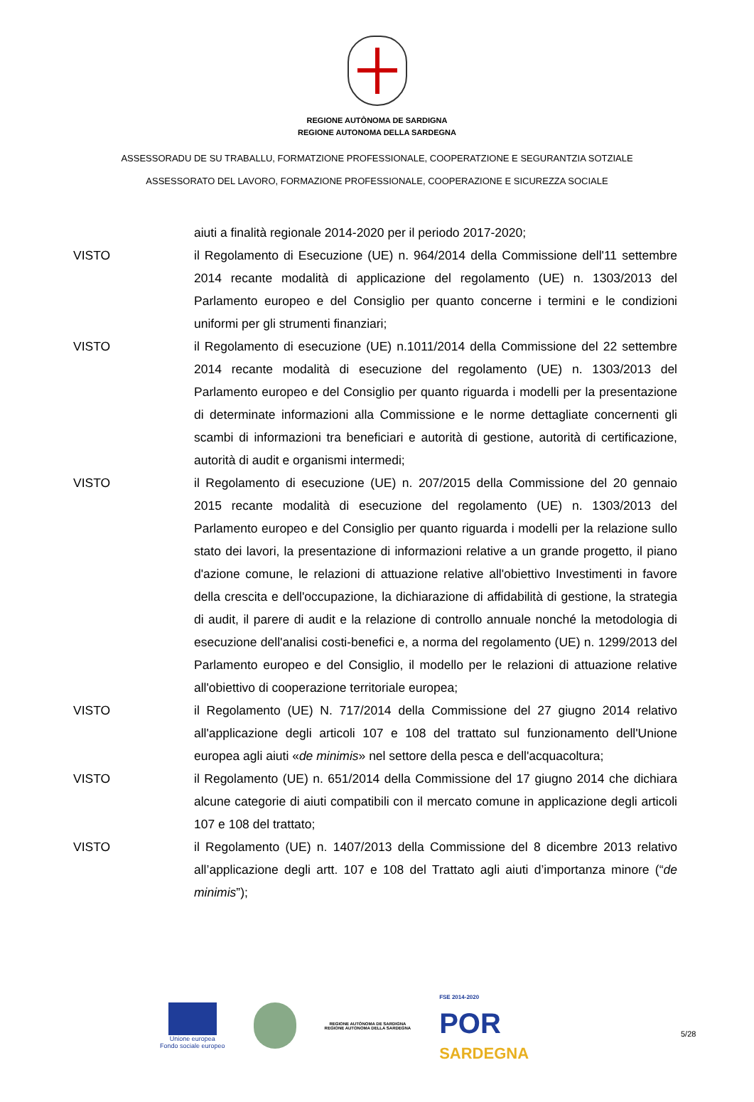REGIONE AUTÒNOMA DE SARDIGNA
REGIONE AUTONOMA DELLA SARDEGNA
ASSESSORADU DE SU TRABALLU, FORMATZIONE PROFESSIONALE, COOPERATZIONE E SEGURANTZIA SOTZIALE
ASSESSORATO DEL LAVORO, FORMAZIONE PROFESSIONALE, COOPERAZIONE E SICUREZZA SOCIALE
aiuti a finalità regionale 2014-2020 per il periodo 2017-2020;
VISTO il Regolamento di Esecuzione (UE) n. 964/2014 della Commissione dell'11 settembre 2014 recante modalità di applicazione del regolamento (UE) n. 1303/2013 del Parlamento europeo e del Consiglio per quanto concerne i termini e le condizioni uniformi per gli strumenti finanziari;
VISTO il Regolamento di esecuzione (UE) n.1011/2014 della Commissione del 22 settembre 2014 recante modalità di esecuzione del regolamento (UE) n. 1303/2013 del Parlamento europeo e del Consiglio per quanto riguarda i modelli per la presentazione di determinate informazioni alla Commissione e le norme dettagliate concernenti gli scambi di informazioni tra beneficiari e autorità di gestione, autorità di certificazione, autorità di audit e organismi intermedi;
VISTO il Regolamento di esecuzione (UE) n. 207/2015 della Commissione del 20 gennaio 2015 recante modalità di esecuzione del regolamento (UE) n. 1303/2013 del Parlamento europeo e del Consiglio per quanto riguarda i modelli per la relazione sullo stato dei lavori, la presentazione di informazioni relative a un grande progetto, il piano d'azione comune, le relazioni di attuazione relative all'obiettivo Investimenti in favore della crescita e dell'occupazione, la dichiarazione di affidabilità di gestione, la strategia di audit, il parere di audit e la relazione di controllo annuale nonché la metodologia di esecuzione dell'analisi costi-benefici e, a norma del regolamento (UE) n. 1299/2013 del Parlamento europeo e del Consiglio, il modello per le relazioni di attuazione relative all'obiettivo di cooperazione territoriale europea;
VISTO il Regolamento (UE) N. 717/2014 della Commissione del 27 giugno 2014 relativo all'applicazione degli articoli 107 e 108 del trattato sul funzionamento dell'Unione europea agli aiuti «de minimis» nel settore della pesca e dell'acquacoltura;
VISTO il Regolamento (UE) n. 651/2014 della Commissione del 17 giugno 2014 che dichiara alcune categorie di aiuti compatibili con il mercato comune in applicazione degli articoli 107 e 108 del trattato;
VISTO il Regolamento (UE) n. 1407/2013 della Commissione del 8 dicembre 2013 relativo all’applicazione degli artt. 107 e 108 del Trattato agli aiuti d’importanza minore (“de minimis”);
Unione europea
Fondo sociale europeo
REGIONE AUTÒNOMA DE SARDIGNA
REGIONE AUTONOMA DELLA SARDEGNA
FSE 2014-2020
POR
SARDEGNA
5/28